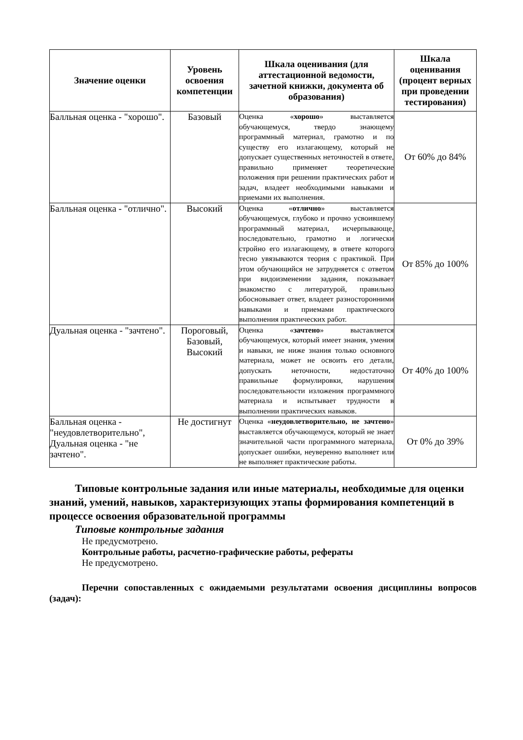| Значение оценки | Уровень освоения компетенции | Шкала оценивания (для аттестационной ведомости, зачетной книжки, документа об образования) | Шкала оценивания (процент верных при проведении тестирования) |
| --- | --- | --- | --- |
| Балльная оценка - "хорошо". | Базовый | Оценка « хорошо » выставляется обучающемуся, твердо знающему программный материал, грамотно и по существу его излагающему, который не допускает существенных неточностей в ответе, правильно применяет теоретические положения при решении практических работ и задач, владеет необходимыми навыками и приемами их выполнения. | От 60% до 84% |
| Балльная оценка - "отлично". | Высокий | Оценка « отлично » выставляется обучающемуся, глубоко и прочно усвоившему программный материал, исчерпывающе, последовательно, грамотно и логически стройно его излагающему, в ответе которого тесно увязываются теория с практикой. При этом обучающийся не затрудняется с ответом при видоизменении задания, показывает знакомство с литературой, правильно обосновывает ответ, владеет разносторонними навыками и приемами практического выполнения практических работ. | От 85% до 100% |
| Дуальная оценка - "зачтено". | Пороговый, Базовый, Высокий | Оценка « зачтено » выставляется обучающемуся, который имеет знания, умения и навыки, не ниже знания только основного материала, может не освоить его детали, допускать неточности, недостаточно правильные формулировки, нарушения последовательности изложения программного материала и испытывает трудности в выполнении практических навыков. | От 40% до 100% |
| Балльная оценка - "неудовлетворительно", Дуальная оценка - "не зачтено". | Не достигнут | Оценка « неудовлетворительно, не зачтено » выставляется обучающемуся, который не знает значительной части программного материала, допускает ошибки, неуверенно выполняет или не выполняет практические работы. | От 0% до 39% |
Типовые контрольные задания или иные материалы, необходимые для оценки знаний, умений, навыков, характеризующих этапы формирования компетенций в процессе освоения образовательной программы
Типовые контрольные задания
Не предусмотрено.
Контрольные работы, расчетно-графические работы, рефераты
Не предусмотрено.
Перечни сопоставленных с ожидаемыми результатами освоения дисциплины вопросов (задач):